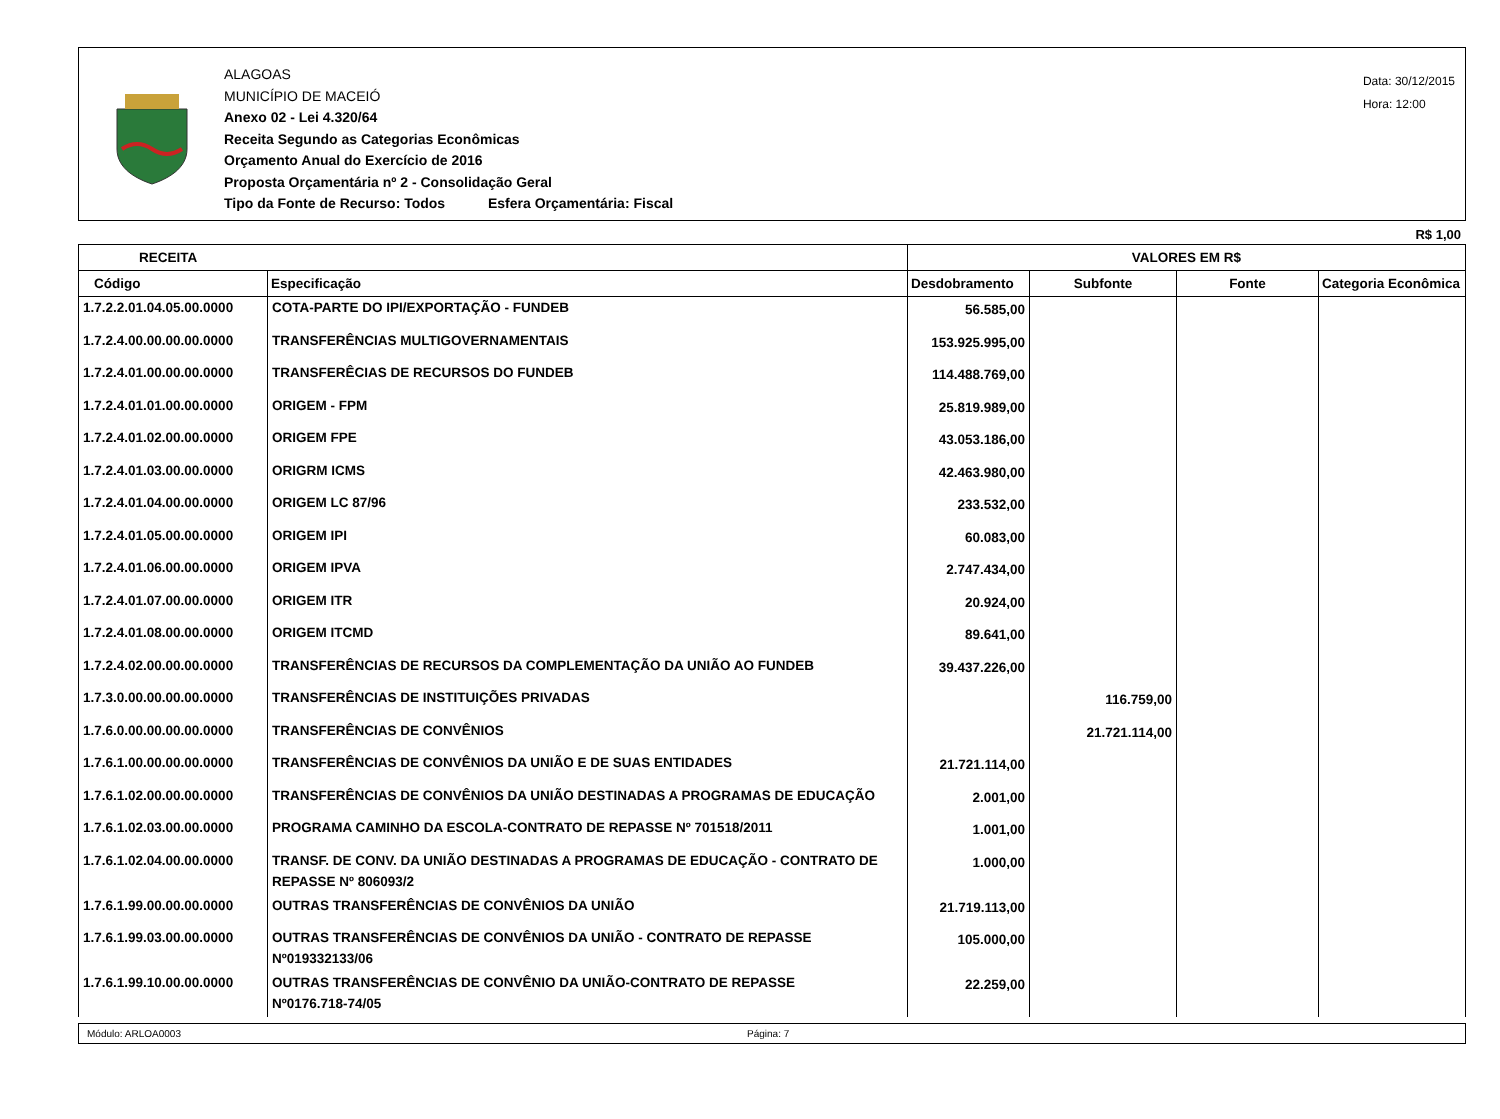ALAGOAS
MUNICÍPIO DE MACEIÓ
Anexo 02 - Lei 4.320/64
Receita Segundo as Categorias Econômicas
Orçamento Anual do Exercício de 2016
Proposta Orçamentária nº 2 - Consolidação Geral
Tipo da Fonte de Recurso: Todos Esfera Orçamentária: Fiscal
Data: 30/12/2015
Hora: 12:00
R$ 1,00
| RECEITA | | VALORES EM R$ | | | |
| --- | --- | --- | --- | --- | --- |
| Código | Especificação | Desdobramento | Subfonte | Fonte | Categoria Econômica |
| 1.7.2.2.01.04.05.00.0000 | COTA-PARTE DO IPI/EXPORTAÇÃO - FUNDEB | 56.585,00 | | | |
| 1.7.2.4.00.00.00.00.0000 | TRANSFERÊNCIAS MULTIGOVERNAMENTAIS | 153.925.995,00 | | | |
| 1.7.2.4.01.00.00.00.0000 | TRANSFERÊCIAS DE RECURSOS DO FUNDEB | 114.488.769,00 | | | |
| 1.7.2.4.01.01.00.00.0000 | ORIGEM - FPM | 25.819.989,00 | | | |
| 1.7.2.4.01.02.00.00.0000 | ORIGEM FPE | 43.053.186,00 | | | |
| 1.7.2.4.01.03.00.00.0000 | ORIGRM ICMS | 42.463.980,00 | | | |
| 1.7.2.4.01.04.00.00.0000 | ORIGEM LC 87/96 | 233.532,00 | | | |
| 1.7.2.4.01.05.00.00.0000 | ORIGEM IPI | 60.083,00 | | | |
| 1.7.2.4.01.06.00.00.0000 | ORIGEM IPVA | 2.747.434,00 | | | |
| 1.7.2.4.01.07.00.00.0000 | ORIGEM ITR | 20.924,00 | | | |
| 1.7.2.4.01.08.00.00.0000 | ORIGEM ITCMD | 89.641,00 | | | |
| 1.7.2.4.02.00.00.00.0000 | TRANSFERÊNCIAS DE RECURSOS DA COMPLEMENTAÇÃO DA UNIÃO AO FUNDEB | 39.437.226,00 | | | |
| 1.7.3.0.00.00.00.00.0000 | TRANSFERÊNCIAS DE INSTITUIÇÕES PRIVADAS | | 116.759,00 | | |
| 1.7.6.0.00.00.00.00.0000 | TRANSFERÊNCIAS DE CONVÊNIOS | | 21.721.114,00 | | |
| 1.7.6.1.00.00.00.00.0000 | TRANSFERÊNCIAS DE CONVÊNIOS DA UNIÃO E DE SUAS ENTIDADES | 21.721.114,00 | | | |
| 1.7.6.1.02.00.00.00.0000 | TRANSFERÊNCIAS DE CONVÊNIOS DA UNIÃO DESTINADAS A PROGRAMAS DE EDUCAÇÃO | 2.001,00 | | | |
| 1.7.6.1.02.03.00.00.0000 | PROGRAMA CAMINHO DA ESCOLA-CONTRATO DE REPASSE Nº 701518/2011 | 1.001,00 | | | |
| 1.7.6.1.02.04.00.00.0000 | TRANSF. DE CONV. DA UNIÃO DESTINADAS A PROGRAMAS DE EDUCAÇÃO - CONTRATO DE REPASSE Nº 806093/2 | 1.000,00 | | | |
| 1.7.6.1.99.00.00.00.0000 | OUTRAS TRANSFERÊNCIAS DE CONVÊNIOS DA UNIÃO | 21.719.113,00 | | | |
| 1.7.6.1.99.03.00.00.0000 | OUTRAS TRANSFERÊNCIAS DE CONVÊNIOS DA UNIÃO - CONTRATO DE REPASSE Nº019332133/06 | 105.000,00 | | | |
| 1.7.6.1.99.10.00.00.0000 | OUTRAS TRANSFERÊNCIAS DE CONVÊNIO DA UNIÃO-CONTRATO DE REPASSE Nº0176.718-74/05 | 22.259,00 | | | |
Módulo: ARLOA0003 Página: 7